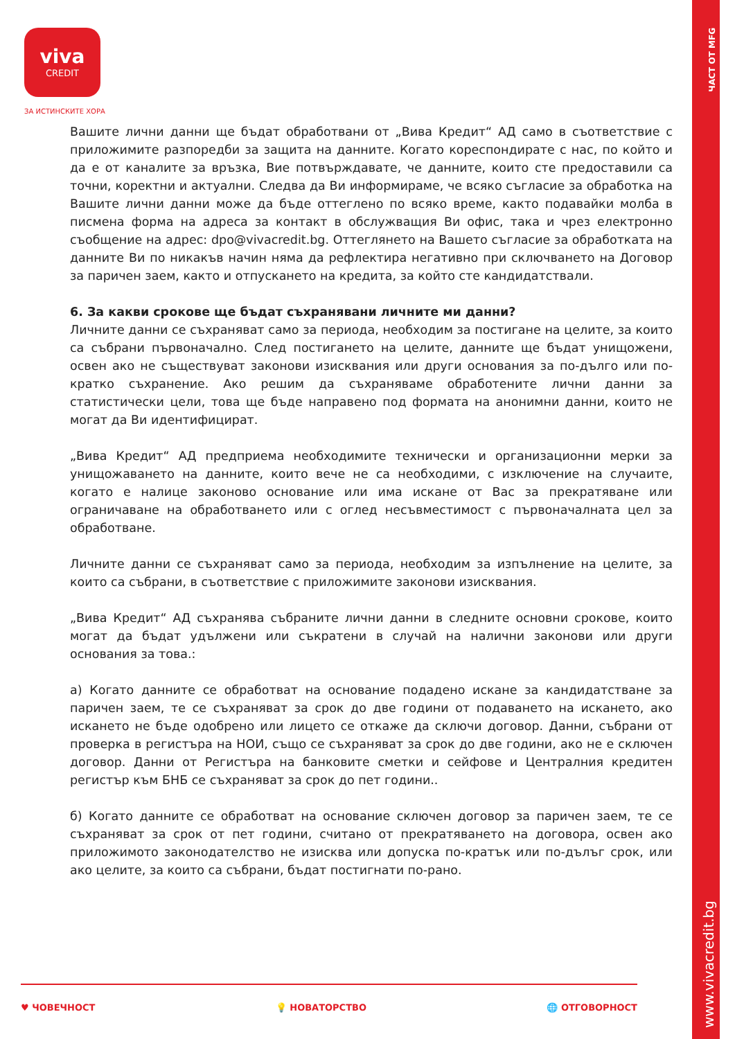ЧАСТ ОТ MFG
www.vivacredit.bg
viva
CREDIT
ЗА ИСТИНСКИТЕ ХОРА
Вашите лични данни ще бъдат обработвани от „Вива Кредит“ АД само в съответствие с приложимите разпоредби за защита на данните. Когато кореспондирате с нас, по който и да е от каналите за връзка, Вие потвърждавате, че данните, които сте предоставили са точни, коректни и актуални. Следва да Ви информираме, че всяко съгласие за обработка на Вашите лични данни може да бъде оттеглено по всяко време, както подавайки молба в писмена форма на адреса за контакт в обслужващия Ви офис, така и чрез електронно съобщение на адрес: dpo@vivacredit.bg. Оттеглянето на Вашето съгласие за обработката на данните Ви по никакъв начин няма да рефлектира негативно при сключването на Договор за паричен заем, както и отпускането на кредита, за който сте кандидатствали.
6. За какви срокове ще бъдат съхранявани личните ми данни?
Личните данни се съхраняват само за периода, необходим за постигане на целите, за които са събрани първоначално. След постигането на целите, данните ще бъдат унищожени, освен ако не съществуват законови изисквания или други основания за по-дълго или по-кратко съхранение. Ако решим да съхраняваме обработените лични данни за статистически цели, това ще бъде направено под формата на анонимни данни, които не могат да Ви идентифицират.
„Вива Кредит“ АД предприема необходимите технически и организационни мерки за унищожаването на данните, които вече не са необходими, с изключение на случаите, когато е налице законово основание или има искане от Вас за прекратяване или ограничаване на обработването или с оглед несъвместимост с първоначалната цел за обработване.
Личните данни се съхраняват само за периода, необходим за изпълнение на целите, за които са събрани, в съответствие с приложимите законови изисквания.
„Вива Кредит“ АД съхранява събраните лични данни в следните основни срокове, които могат да бъдат удължени или съкратени в случай на налични законови или други основания за това.:
а) Когато данните се обработват на основание подадено искане за кандидатстване за паричен заем, те се съхраняват за срок до две години от подаването на искането, ако искането не бъде одобрено или лицето се откаже да сключи договор. Данни, събрани от проверка в регистъра на НОИ, също се съхраняват за срок до две години, ако не е сключен договор. Данни от Регистъра на банковите сметки и сейфове и Централния кредитен регистър към БНБ се съхраняват за срок до пет години..
б) Когато данните се обработват на основание сключен договор за паричен заем, те се съхраняват за срок от пет години, считано от прекратяването на договора, освен ако приложимото законодателство не изисква или допуска по-кратък или по-дълъг срок, или ако целите, за които са събрани, бъдат постигнати по-рано.
♥ ЧОВЕЧНОСТ 💡 НОВАТОРСТВО 🌐 ОТГОВОРНОСТ